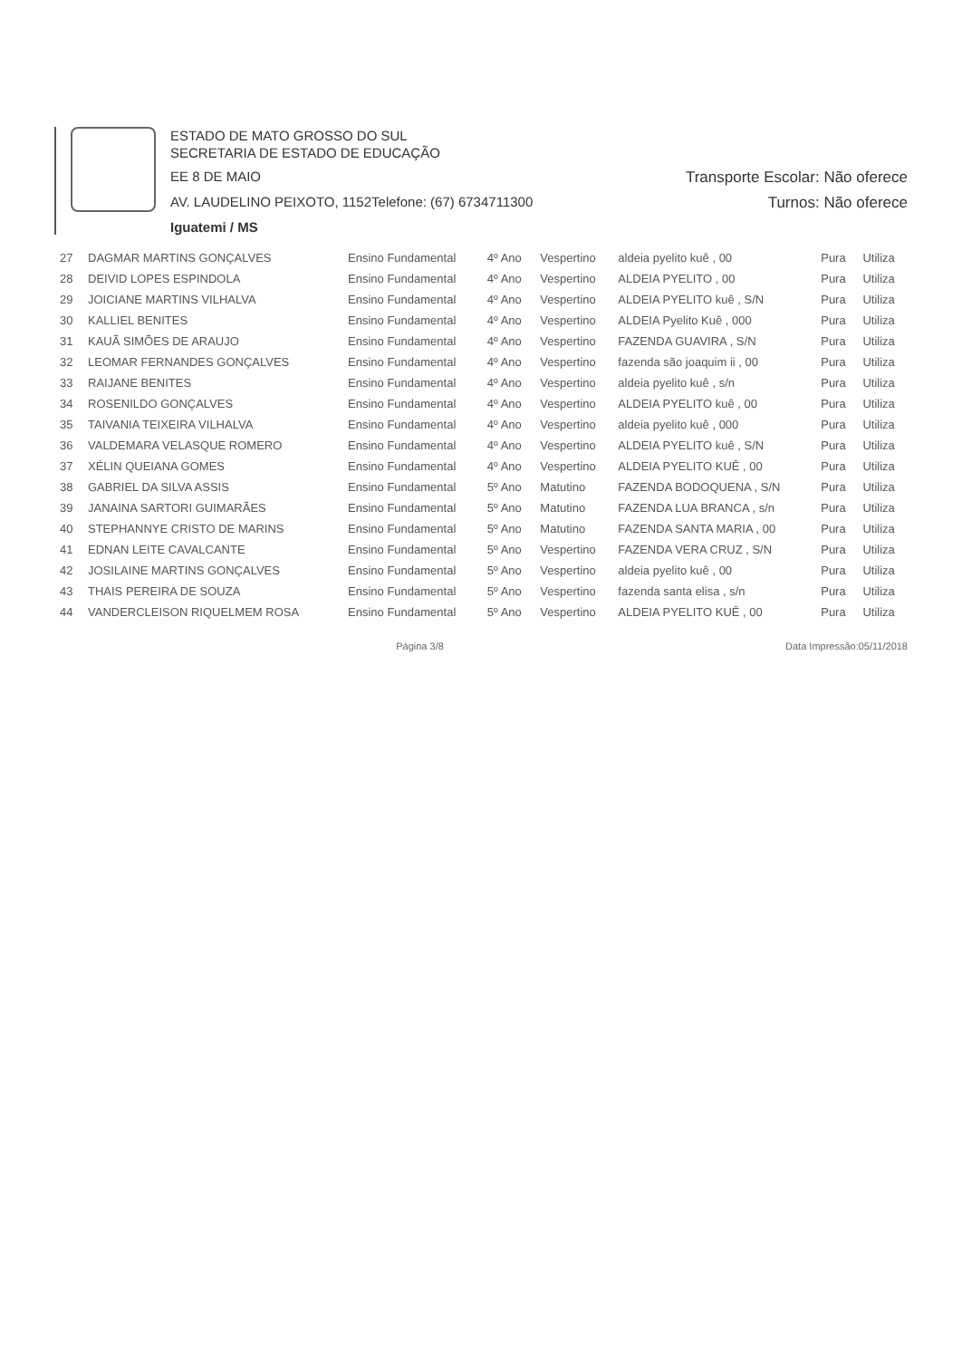ESTADO DE MATO GROSSO DO SUL
SECRETARIA DE ESTADO DE EDUCAÇÃO
EE 8 DE MAIO Transporte Escolar: Não oferece
AV. LAUDELINO PEIXOTO, 1152Telefone: (67) 6734711300 Turnos: Não oferece
Iguatemi / MS
| 27 | DAGMAR MARTINS GONÇALVES | Ensino Fundamental | 4º Ano | Vespertino | aldeia pyelito kuê , 00 | Pura | Utiliza |
| 28 | DEIVID LOPES ESPINDOLA | Ensino Fundamental | 4º Ano | Vespertino | ALDEIA PYELITO , 00 | Pura | Utiliza |
| 29 | JOICIANE MARTINS VILHALVA | Ensino Fundamental | 4º Ano | Vespertino | ALDEIA PYELITO kuê , S/N | Pura | Utiliza |
| 30 | KALLIEL BENITES | Ensino Fundamental | 4º Ano | Vespertino | ALDEIA Pyelito Kuê , 000 | Pura | Utiliza |
| 31 | KAUÃ SIMÕES DE ARAUJO | Ensino Fundamental | 4º Ano | Vespertino | FAZENDA GUAVIRA , S/N | Pura | Utiliza |
| 32 | LEOMAR FERNANDES GONÇALVES | Ensino Fundamental | 4º Ano | Vespertino | fazenda são joaquim ii , 00 | Pura | Utiliza |
| 33 | RAIJANE BENITES | Ensino Fundamental | 4º Ano | Vespertino | aldeia pyelito kuê , s/n | Pura | Utiliza |
| 34 | ROSENILDO GONÇALVES | Ensino Fundamental | 4º Ano | Vespertino | ALDEIA PYELITO kuê , 00 | Pura | Utiliza |
| 35 | TAIVANIA TEIXEIRA VILHALVA | Ensino Fundamental | 4º Ano | Vespertino | aldeia pyelito kuê , 000 | Pura | Utiliza |
| 36 | VALDEMARA VELASQUE ROMERO | Ensino Fundamental | 4º Ano | Vespertino | ALDEIA PYELITO kuê , S/N | Pura | Utiliza |
| 37 | XÉLIN QUEIANA GOMES | Ensino Fundamental | 4º Ano | Vespertino | ALDEIA PYELITO KUÊ , 00 | Pura | Utiliza |
| 38 | GABRIEL DA SILVA ASSIS | Ensino Fundamental | 5º Ano | Matutino | FAZENDA BODOQUENA , S/N | Pura | Utiliza |
| 39 | JANAINA SARTORI GUIMARÃES | Ensino Fundamental | 5º Ano | Matutino | FAZENDA LUA BRANCA , s/n | Pura | Utiliza |
| 40 | STEPHANNYE CRISTO DE MARINS | Ensino Fundamental | 5º Ano | Matutino | FAZENDA SANTA MARIA , 00 | Pura | Utiliza |
| 41 | EDNAN LEITE CAVALCANTE | Ensino Fundamental | 5º Ano | Vespertino | FAZENDA VERA CRUZ , S/N | Pura | Utiliza |
| 42 | JOSILAINE MARTINS GONÇALVES | Ensino Fundamental | 5º Ano | Vespertino | aldeia pyelito kuê , 00 | Pura | Utiliza |
| 43 | THAIS PEREIRA DE SOUZA | Ensino Fundamental | 5º Ano | Vespertino | fazenda santa elisa , s/n | Pura | Utiliza |
| 44 | VANDERCLEISON RIQUELMEM ROSA | Ensino Fundamental | 5º Ano | Vespertino | ALDEIA PYELITO KUÊ , 00 | Pura | Utiliza |
Página 3/8 Data Impressão:05/11/2018